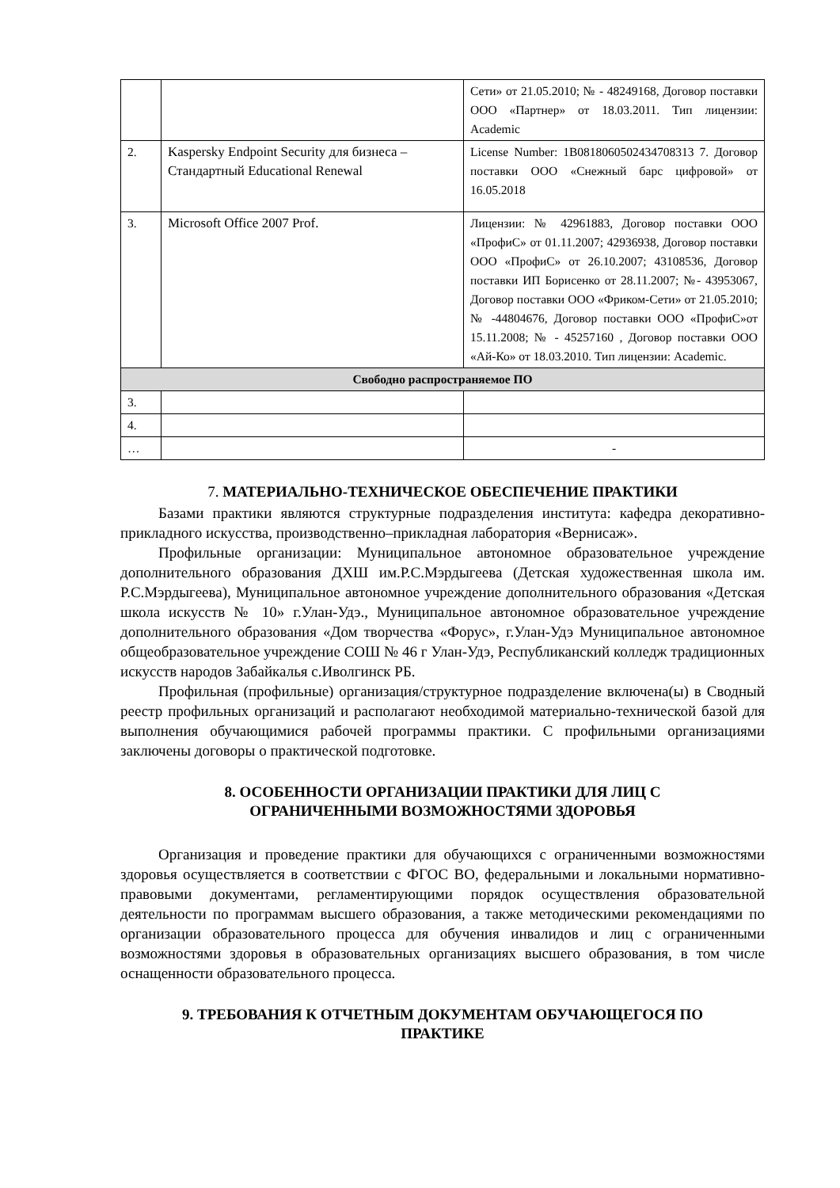| | | Сети» от 21.05.2010; № - 48249168, Договор поставки ООО «Партнер» от 18.03.2011. Тип лицензии: Academic |
| 2. | Kaspersky Endpoint Security для бизнеса – Стандартный Educational Renewal | License Number: 1B0818060502434708313 7. Договор поставки ООО «Снежный барс цифровой» от 16.05.2018 |
| 3. | Microsoft Office 2007 Prof. | Лицензии: № 42961883, Договор поставки ООО «ПрофиС» от 01.11.2007; 42936938, Договор поставки ООО «ПрофиС» от 26.10.2007; 43108536, Договор поставки ИП Борисенко от 28.11.2007; №- 43953067, Договор поставки ООО «Фриком-Сети» от 21.05.2010; № -44804676, Договор поставки ООО «ПрофиС»от 15.11.2008; № - 45257160 , Договор поставки ООО «Ай-Ко» от 18.03.2010. Тип лицензии: Academic. |
| Свободно распространяемое ПО | | |
| 3. | | |
| 4. | | |
| … | | - |
7. МАТЕРИАЛЬНО-ТЕХНИЧЕСКОЕ ОБЕСПЕЧЕНИЕ ПРАКТИКИ
Базами практики являются структурные подразделения института: кафедра декоративно-прикладного искусства, производственно–прикладная лаборатория «Вернисаж».
Профильные организации: Муниципальное автономное образовательное учреждение дополнительного образования ДХШ им.Р.С.Мэрдыгеева (Детская художественная школа им. Р.С.Мэрдыгеева), Муниципальное автономное учреждение дополнительного образования «Детская школа искусств № 10» г.Улан-Удэ., Муниципальное автономное образовательное учреждение дополнительного образования «Дом творчества «Форус», г.Улан-Удэ Муниципальное автономное общеобразовательное учреждение СОШ № 46 г Улан-Удэ, Республиканский колледж традиционных искусств народов Забайкалья с.Иволгинск РБ.
Профильная (профильные) организация/структурное подразделение включена(ы) в Сводный реестр профильных организаций и располагают необходимой материально-технической базой для выполнения обучающимися рабочей программы практики. С профильными организациями заключены договоры о практической подготовке.
8. ОСОБЕННОСТИ ОРГАНИЗАЦИИ ПРАКТИКИ ДЛЯ ЛИЦ С
ОГРАНИЧЕННЫМИ ВОЗМОЖНОСТЯМИ ЗДОРОВЬЯ
Организация и проведение практики для обучающихся с ограниченными возможностями здоровья осуществляется в соответствии с ФГОС ВО, федеральными и локальными нормативно-правовыми документами, регламентирующими порядок осуществления образовательной деятельности по программам высшего образования, а также методическими рекомендациями по организации образовательного процесса для обучения инвалидов и лиц с ограниченными возможностями здоровья в образовательных организациях высшего образования, в том числе оснащенности образовательного процесса.
9. ТРЕБОВАНИЯ К ОТЧЕТНЫМ ДОКУМЕНТАМ ОБУЧАЮЩЕГОСЯ ПО
ПРАКТИКЕ